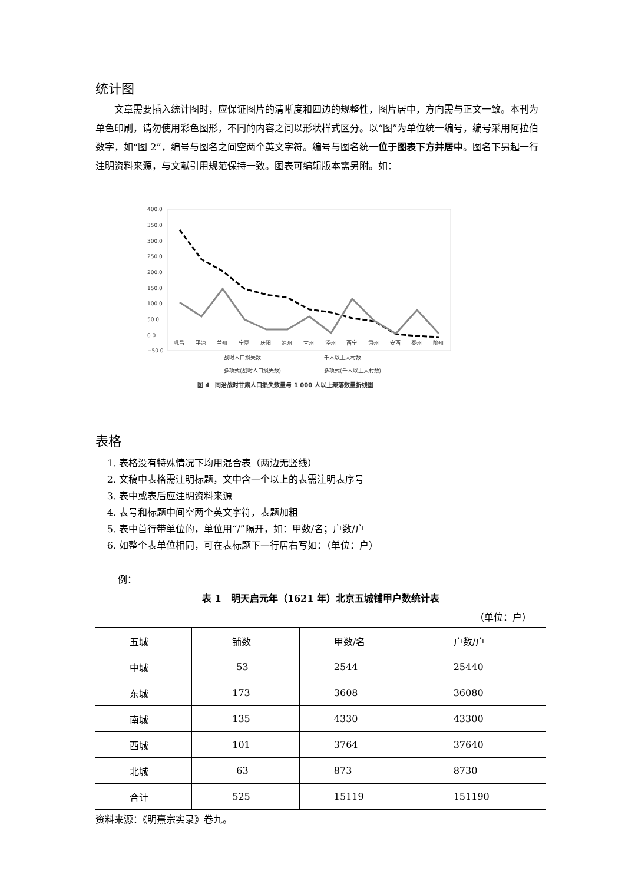统计图
文章需要插入统计图时，应保证图片的清晰度和四边的规整性，图片居中，方向需与正文一致。本刊为单色印刷，请勿使用彩色图形，不同的内容之间以形状样式区分。以“图”为单位统一编号，编号采用阿拉伯数字，如“图 2”，编号与图名之间空两个英文字符。编号与图名统一位于图表下方并居中。图名下另起一行注明资料来源，与文献引用规范保持一致。图表可编辑版本需另附。如：
400.0
350.0
300.0
250.0
200.0
150.0
100.0
50.0
0.0
−50.0
巩昌
平凉
兰州
宁夏
庆阳
凉州
甘州
泾州
西宁
肃州
安西
秦州
阶州
战时人口损失数
千人以上大村数
多项式(战时人口损失数)
多项式(千人以上大村数)
图 4　同治战时甘肃人口损失数量与 1 000 人以上聚落数量折线图
表格
1. 表格没有特殊情况下均用混合表（两边无竖线）
2. 文稿中表格需注明标题，文中含一个以上的表需注明表序号
3. 表中或表后应注明资料来源
4. 表号和标题中间空两个英文字符，表题加粗
5. 表中首行带单位的，单位用“/”隔开，如：甲数/名；户数/户
6. 如整个表单位相同，可在表标题下一行居右写如：（单位：户）
例：
表 1　明天启元年（1621 年）北京五城铺甲户数统计表
（单位：户）
| 五城 | 铺数 | 甲数/名 | 户数/户 |
| 中城 | 53 | 2544 | 25440 |
| 东城 | 173 | 3608 | 36080 |
| 南城 | 135 | 4330 | 43300 |
| 西城 | 101 | 3764 | 37640 |
| 北城 | 63 | 873 | 8730 |
| 合计 | 525 | 15119 | 151190 |
资料来源：《明熹宗实录》卷九。